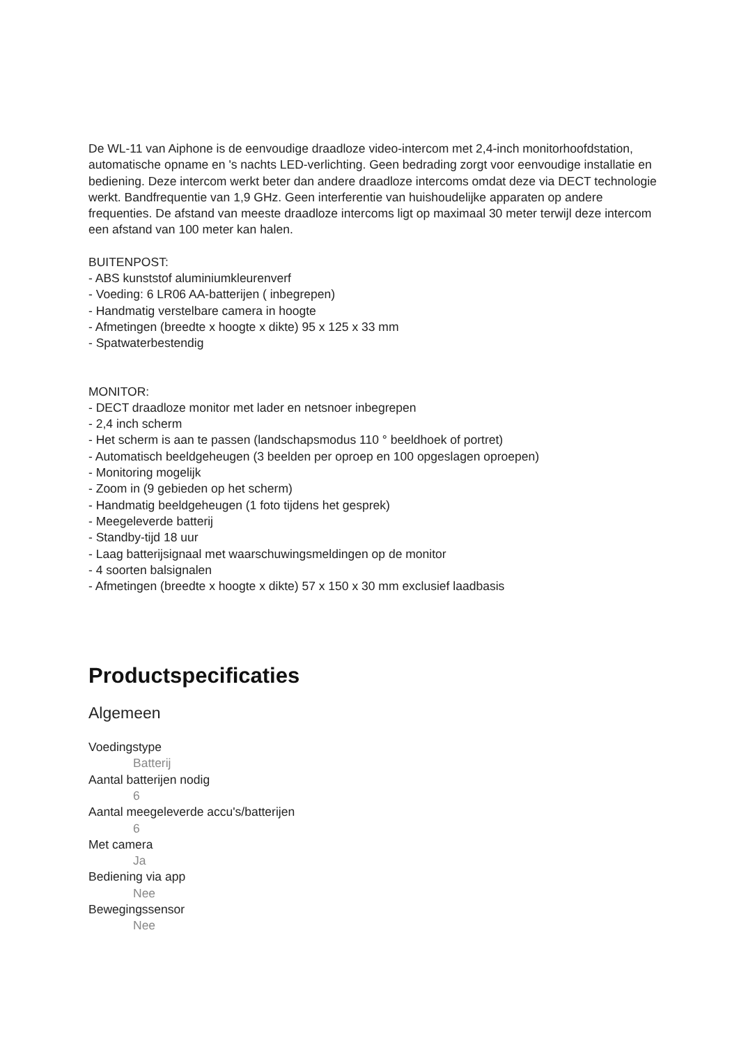De WL-11 van Aiphone is de eenvoudige draadloze video-intercom met 2,4-inch monitorhoofdstation, automatische opname en 's nachts LED-verlichting. Geen bedrading zorgt voor eenvoudige installatie en bediening. Deze intercom werkt beter dan andere draadloze intercoms omdat deze via DECT technologie werkt. Bandfrequentie van 1,9 GHz. Geen interferentie van huishoudelijke apparaten op andere frequenties. De afstand van meeste draadloze intercoms ligt op maximaal 30 meter terwijl deze intercom een afstand van 100 meter kan halen.
BUITENPOST:
- ABS kunststof aluminiumkleurenverf
- Voeding: 6 LR06 AA-batterijen ( inbegrepen)
- Handmatig verstelbare camera in hoogte
- Afmetingen (breedte x hoogte x dikte) 95 x 125 x 33 mm
- Spatwaterbestendig
MONITOR:
- DECT draadloze monitor met lader en netsnoer inbegrepen
- 2,4 inch scherm
- Het scherm is aan te passen (landschapsmodus 110 ° beeldhoek of portret)
- Automatisch beeldgeheugen (3 beelden per oproep en 100 opgeslagen oproepen)
- Monitoring mogelijk
- Zoom in (9 gebieden op het scherm)
- Handmatig beeldgeheugen (1 foto tijdens het gesprek)
- Meegeleverde batterij
- Standby-tijd 18 uur
- Laag batterijsignaal met waarschuwingsmeldingen op de monitor
- 4 soorten balsignalen
- Afmetingen (breedte x hoogte x dikte) 57 x 150 x 30 mm exclusief laadbasis
Productspecificaties
Algemeen
Voedingstype
Batterij
Aantal batterijen nodig
6
Aantal meegeleverde accu's/batterijen
6
Met camera
Ja
Bediening via app
Nee
Bewegingssensor
Nee